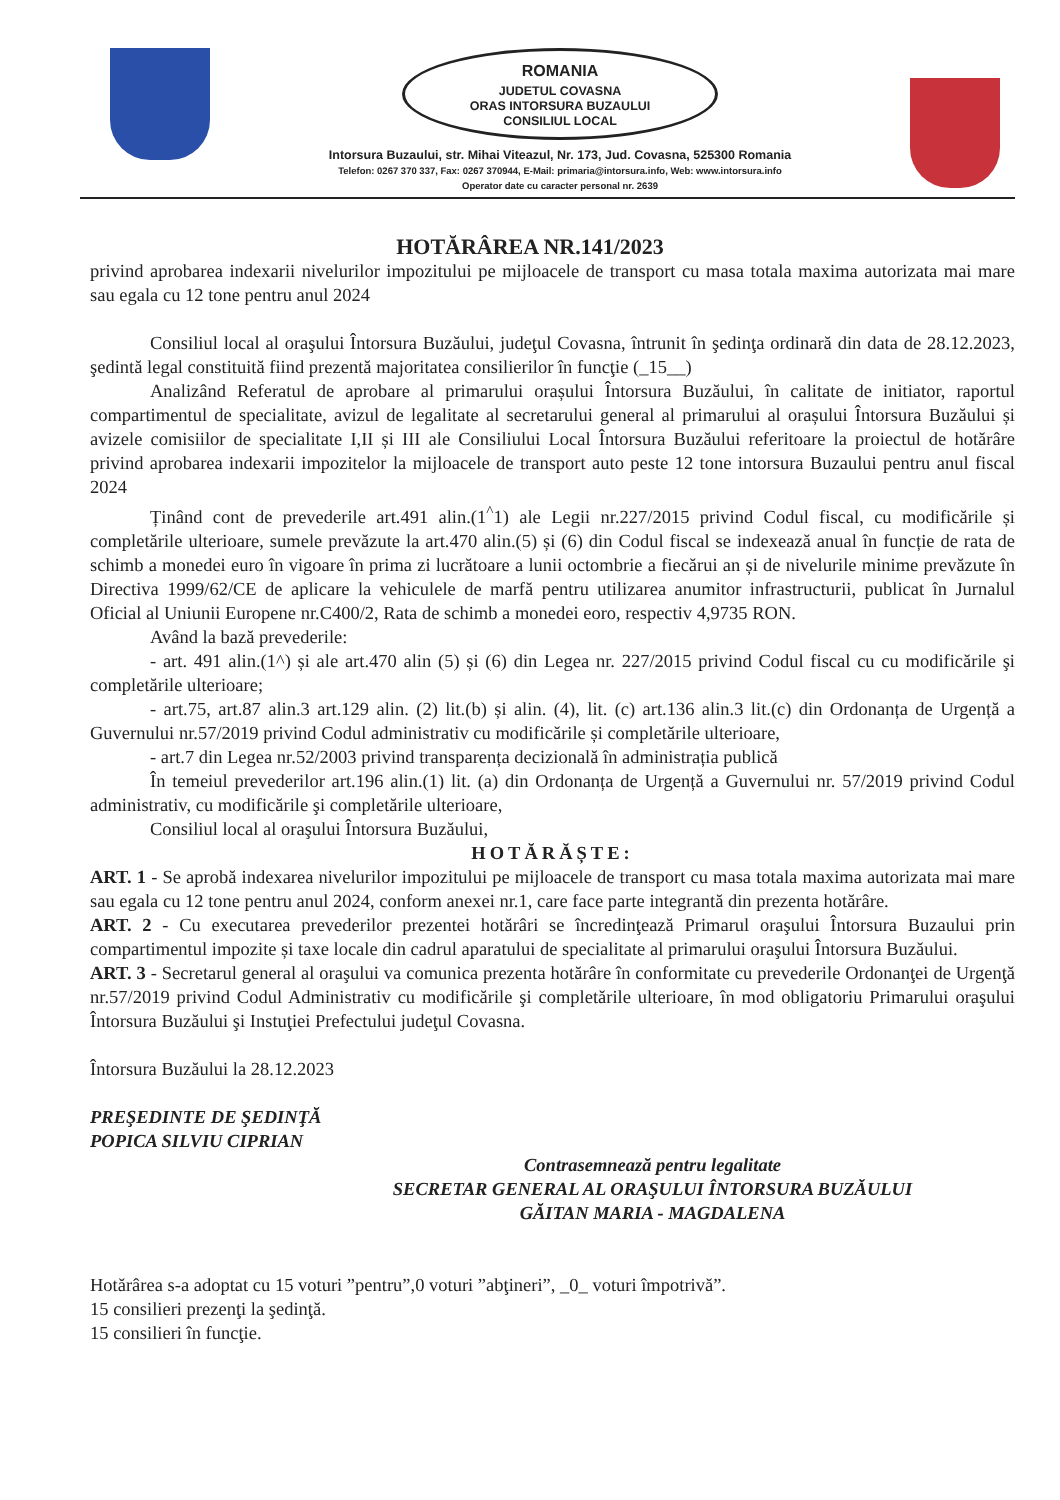ROMANIA
JUDETUL COVASNA
ORAS INTORSURA BUZAULUI
CONSILIUL LOCAL
Intorsura Buzaului, str. Mihai Viteazul, Nr. 173, Jud. Covasna, 525300 Romania
Telefon: 0267 370 337, Fax: 0267 370944, E-Mail: primaria@intorsura.info, Web: www.intorsura.info
Operator date cu caracter personal nr. 2639
HOTĂRÂREA NR.141/2023
privind aprobarea indexarii nivelurilor impozitului pe mijloacele de transport cu masa totala maxima autorizata mai mare sau egala cu 12 tone pentru anul 2024
Consiliul local al oraşului Întorsura Buzăului, judeţul Covasna, întrunit în şedinţa ordinară din data de 28.12.2023, şedintă legal constituită fiind prezentă majoritatea consilierilor în funcţie (_15__)
Analizând Referatul de aprobare al primarului orașului Întorsura Buzăului, în calitate de initiator, raportul compartimentul de specialitate, avizul de legalitate al secretarului general al primarului al orașului Întorsura Buzăului și avizele comisiilor de specialitate I,II și III ale Consiliului Local Întorsura Buzăului referitoare la proiectul de hotărâre privind aprobarea indexarii impozitelor la mijloacele de transport auto peste 12 tone intorsura Buzaului pentru anul fiscal 2024
Ținând cont de prevederile art.491 alin.(1<sup>^</sup>1) ale Legii nr.227/2015 privind Codul fiscal, cu modificările și completările ulterioare, sumele prevăzute la art.470 alin.(5) și (6) din Codul fiscal se indexează anual în funcție de rata de schimb a monedei euro în vigoare în prima zi lucrătoare a lunii octombrie a fiecărui an și de nivelurile minime prevăzute în Directiva 1999/62/CE de aplicare la vehiculele de marfă pentru utilizarea anumitor infrastructurii, publicat în Jurnalul Oficial al Uniunii Europene nr.C400/2, Rata de schimb a monedei eoro, respectiv 4,9735 RON.
Având la bază prevederile:
- art. 491 alin.(1^) și ale art.470 alin (5) și (6) din Legea nr. 227/2015 privind Codul fiscal cu cu modificările şi completările ulterioare;
- art.75, art.87 alin.3 art.129 alin. (2) lit.(b) și alin. (4), lit. (c) art.136 alin.3 lit.(c) din Ordonanța de Urgență a Guvernului nr.57/2019 privind Codul administrativ cu modificările și completările ulterioare,
- art.7 din Legea nr.52/2003 privind transparența decizională în administrația publică
În temeiul prevederilor art.196 alin.(1) lit. (a) din Ordonanța de Urgență a Guvernului nr. 57/2019 privind Codul administrativ, cu modificările şi completările ulterioare,
Consiliul local al oraşului Întorsura Buzăului,
HOTĂRĂȘTE:
ART. 1 - Se aprobă indexarea nivelurilor impozitului pe mijloacele de transport cu masa totala maxima autorizata mai mare sau egala cu 12 tone pentru anul 2024, conform anexei nr.1, care face parte integrantă din prezenta hotărâre.
ART. 2 - Cu executarea prevederilor prezentei hotărâri se încredinţează Primarul oraşului Întorsura Buzaului prin compartimentul impozite și taxe locale din cadrul aparatului de specialitate al primarului oraşului Întorsura Buzăului.
ART. 3 - Secretarul general al oraşului va comunica prezenta hotărâre în conformitate cu prevederile Ordonanţei de Urgenţă nr.57/2019 privind Codul Administrativ cu modificările şi completările ulterioare, în mod obligatoriu Primarului oraşului Întorsura Buzăului şi Instuţiei Prefectului judeţul Covasna.
Întorsura Buzăului la 28.12.2023
PREŞEDINTE DE ŞEDINŢĂ
POPICA SILVIU CIPRIAN
Contrasemnează pentru legalitate
SECRETAR GENERAL AL ORAŞULUI ÎNTORSURA BUZĂULUI
GĂITAN MARIA - MAGDALENA
Hotărârea s-a adoptat cu 15 voturi ”pentru”,0 voturi ”abţineri”, _0_ voturi împotrivă”.
15 consilieri prezenţi la şedinţă.
15 consilieri în funcţie.